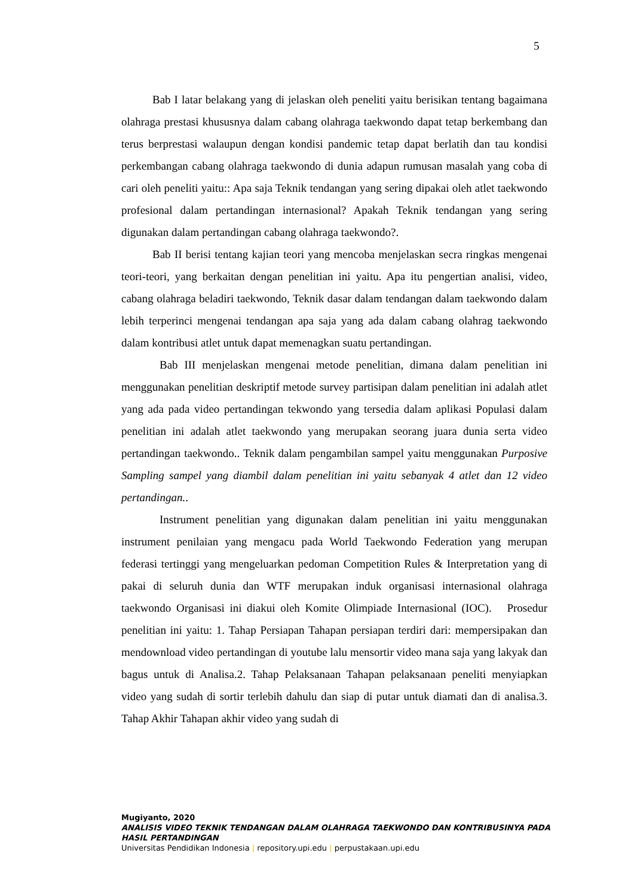5
Bab I latar belakang yang di jelaskan oleh peneliti yaitu berisikan tentang bagaimana olahraga prestasi khususnya dalam cabang olahraga taekwondo dapat tetap berkembang dan terus berprestasi walaupun dengan kondisi pandemic tetap dapat berlatih dan tau kondisi perkembangan cabang olahraga taekwondo di dunia adapun rumusan masalah yang coba di cari oleh peneliti yaitu:: Apa saja Teknik tendangan yang sering dipakai oleh atlet taekwondo profesional dalam pertandingan internasional? Apakah Teknik tendangan yang sering digunakan dalam pertandingan cabang olahraga taekwondo?.
Bab II berisi tentang kajian teori yang mencoba menjelaskan secra ringkas mengenai teori-teori, yang berkaitan dengan penelitian ini yaitu. Apa itu pengertian analisi, video, cabang olahraga beladiri taekwondo, Teknik dasar dalam tendangan dalam taekwondo dalam lebih terperinci mengenai tendangan apa saja yang ada dalam cabang olahrag taekwondo dalam kontribusi atlet untuk dapat memenagkan suatu pertandingan.
Bab III menjelaskan mengenai metode penelitian, dimana dalam penelitian ini menggunakan penelitian deskriptif metode survey partisipan dalam penelitian ini adalah atlet yang ada pada video pertandingan tekwondo yang tersedia dalam aplikasi Populasi dalam penelitian ini adalah atlet taekwondo yang merupakan seorang juara dunia serta video pertandingan taekwondo.. Teknik dalam pengambilan sampel yaitu menggunakan Purposive Sampling sampel yang diambil dalam penelitian ini yaitu sebanyak 4 atlet dan 12 video pertandingan..
Instrument penelitian yang digunakan dalam penelitian ini yaitu menggunakan instrument penilaian yang mengacu pada World Taekwondo Federation yang merupan federasi tertinggi yang mengeluarkan pedoman Competition Rules & Interpretation yang di pakai di seluruh dunia dan WTF merupakan induk organisasi internasional olahraga taekwondo Organisasi ini diakui oleh Komite Olimpiade Internasional (IOC). Prosedur penelitian ini yaitu: 1. Tahap Persiapan Tahapan persiapan terdiri dari: mempersipakan dan mendownload video pertandingan di youtube lalu mensortir video mana saja yang lakyak dan bagus untuk di Analisa.2. Tahap Pelaksanaan Tahapan pelaksanaan peneliti menyiapkan video yang sudah di sortir terlebih dahulu dan siap di putar untuk diamati dan di analisa.3. Tahap Akhir Tahapan akhir video yang sudah di
Mugiyanto, 2020
ANALISIS VIDEO TEKNIK TENDANGAN DALAM OLAHRAGA TAEKWONDO DAN KONTRIBUSINYA PADA HASIL PERTANDINGAN
Universitas Pendidikan Indonesia | repository.upi.edu | perpustakaan.upi.edu